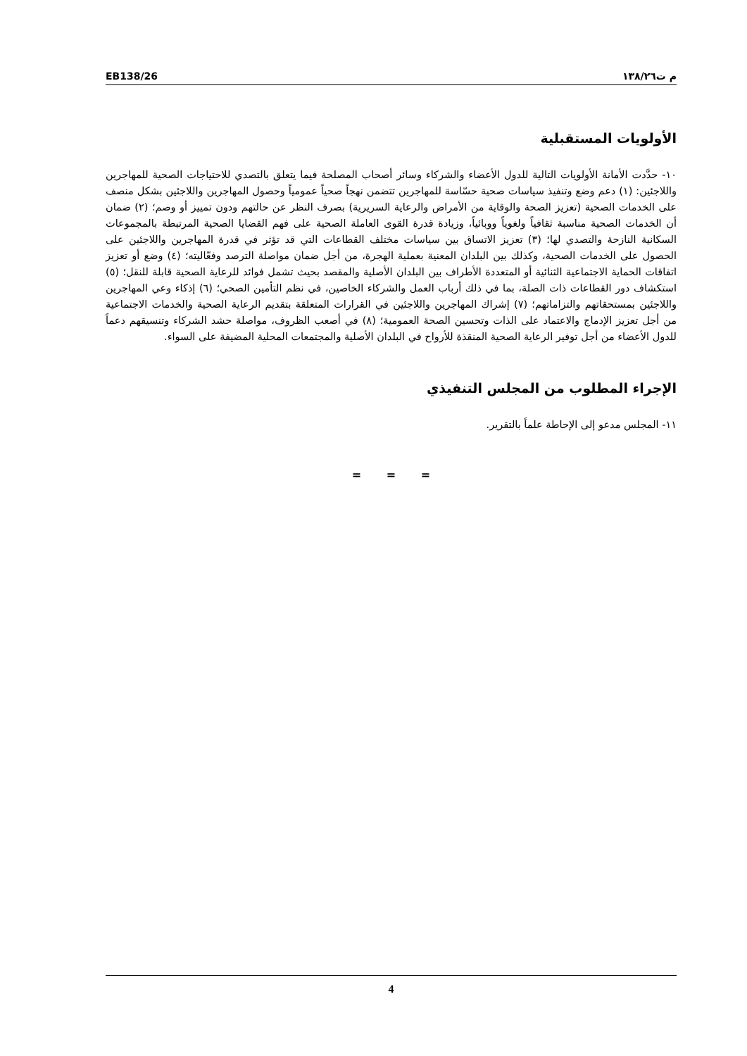EB138/26 م ت١٣٨/٢٦
الأولويات المستقبلية
١٠- حدَّدت الأمانة الأولويات التالية للدول الأعضاء والشركاء وسائر أصحاب المصلحة فيما يتعلق بالتصدي للاحتياجات الصحية للمهاجرين واللاجئين: (١) دعم وضع وتنفيذ سياسات صحية حسّاسة للمهاجرين تتضمن نهجاً صحياً عمومياً وحصول المهاجرين واللاجئين بشكل منصف على الخدمات الصحية (تعزيز الصحة والوقاية من الأمراض والرعاية السريرية) بصرف النظر عن حالتهم ودون تمييز أو وصم؛ (٢) ضمان أن الخدمات الصحية مناسبة ثقافياً ولغوياً ووبائياً، وزيادة قدرة القوى العاملة الصحية على فهم القضايا الصحية المرتبطة بالمجموعات السكانية النازحة والتصدي لها؛ (٣) تعزيز الاتساق بين سياسات مختلف القطاعات التي قد تؤثر في قدرة المهاجرين واللاجئين على الحصول على الخدمات الصحية، وكذلك بين البلدان المعنية بعملية الهجرة، من أجل ضمان مواصلة الترصد وفعّاليته؛ (٤) وضع أو تعزيز اتفاقات الحماية الاجتماعية الثنائية أو المتعددة الأطراف بين البلدان الأصلية والمقصد بحيث تشمل فوائد للرعاية الصحية قابلة للنقل؛ (٥) استكشاف دور القطاعات ذات الصلة، بما في ذلك أرباب العمل والشركاء الخاصين، في نظم التأمين الصحي؛ (٦) إذكاء وعي المهاجرين واللاجئين بمستحقاتهم والتزاماتهم؛ (٧) إشراك المهاجرين واللاجئين في القرارات المتعلقة بتقديم الرعاية الصحية والخدمات الاجتماعية من أجل تعزيز الإدماج والاعتماد على الذات وتحسين الصحة العمومية؛ (٨) في أصعب الظروف، مواصلة حشد الشركاء وتنسيقهم دعماً للدول الأعضاء من أجل توفير الرعاية الصحية المنقذة للأرواح في البلدان الأصلية والمجتمعات المحلية المضيفة على السواء.
الإجراء المطلوب من المجلس التنفيذي
١١- المجلس مدعو إلى الإحاطة علماً بالتقرير.
= = =
4